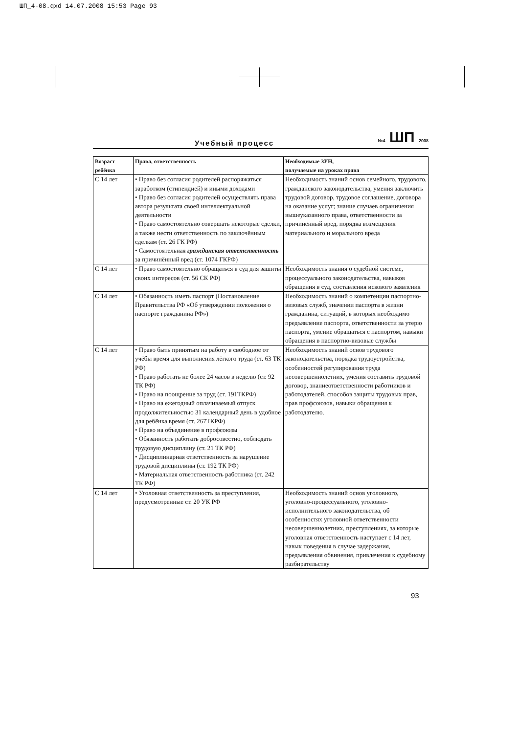ШП_4-08.qxd 14.07.2008 15:53 Page 93
Учебный процесс №4 ШП 2008
| Возраст ребёнка | Права, ответственность | Необходимые ЗУН, получаемые на уроках права |
| --- | --- | --- |
| С 14 лет | • Право без согласия родителей распоряжаться заработком (стипендией) и иными доходами • Право без согласия родителей осуществлять права автора результата своей интеллектуальной деятельности • Право самостоятельно совершать некоторые сделки, а также нести ответственность по заключённым сделкам (ст. 26 ГК РФ) • Самостоятельная гражданская ответственность за причинённый вред (ст. 1074 ГКРФ) | Необходимость знаний основ семейного, трудового, гражданского законодательства, умения заключить трудовой договор, трудовое соглашение, договора на оказание услуг; знание случаев ограничения вышеуказанного права, ответственности за причинённый вред, порядка возмещения материального и морального вреда |
| С 14 лет | • Право самостоятельно обращаться в суд для зашиты своих интересов (ст. 56 СК РФ) | Необходимость знания о судебной системе, процессуального законодательства, навыков обращения в суд, составления искового заявления |
| С 14 лет | • Обязанность иметь паспорт (Постановление Правительства РФ «Об утверждении положения о паспорте гражданина РФ») | Необходимость знаний о компетенции паспортно-визовых служб, значении паспорта в жизни гражданина, ситуаций, в которых необходимо предъявление паспорта, ответственности за утерю паспорта, умение обращаться с паспортом, навыки обращения в паспортно-визовые службы |
| С 14 лет | • Право быть принятым на работу в свободное от учёбы время для выполнения лёгкого труда (ст. 63 ТК РФ) • Право работать не более 24 часов в неделю (ст. 92 ТК РФ) • Право на поощрение за труд (ст. 191ТКРФ) • Право на ежегодный оплачиваемый отпуск продолжительностью 31 календарный день в удобное для ребёнка время (ст. 267ТКРФ) • Право на объединение в профсоюзы • Обязанность работать добросовестно, соблюдать трудовую дисциплину (ст. 21 ТК РФ) • Дисциплинарная ответственность за нарушение трудовой дисциплины (ст. 192 ТК РФ) • Материальная ответственность работника (ст. 242 ТК РФ) | Необходимость знаний основ трудового законодательства, порядка трудоустройства, особенностей регулирования труда несовершеннолетних, умения составить трудовой договор, знаниеответственности работников и работодателей, способов защиты трудовых прав, прав профсоюзов, навыки обращения к работодателю. |
| С 14 лет | • Уголовная ответственность за преступления, предусмотренные ст. 20 УК РФ | Необходимость знаний основ уголовного, уголовно-процессуального, уголовно-исполнительного законодательства, об особенностях уголовной ответственности несовершеннолетних, преступлениях, за которые уголовная ответственность наступает с 14 лет, навык поведения в случае задержания, предъявления обвинения, привлечения к судебному разбирательству |
93